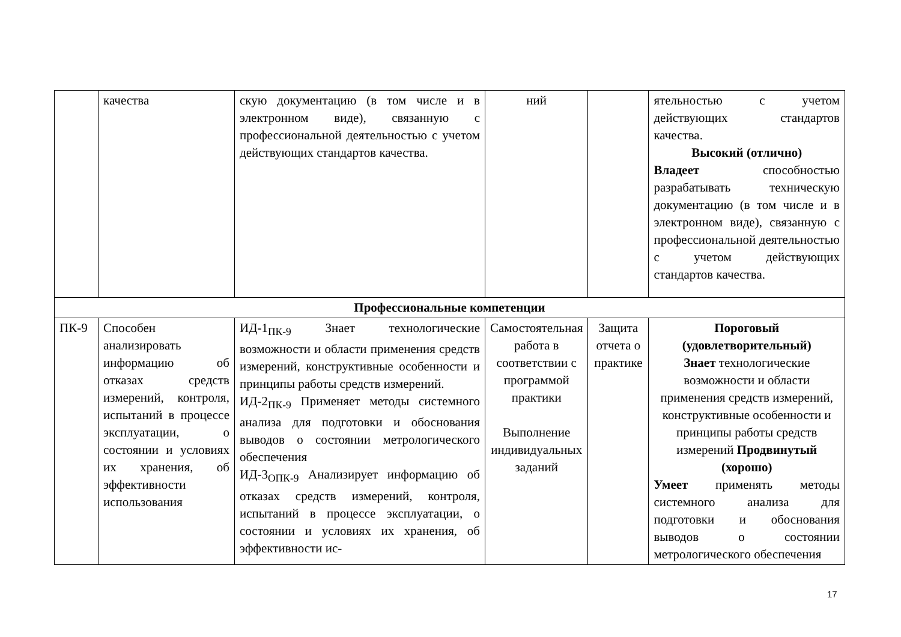| | качества | скую документацию (в том числе и в электронном виде), связанную с профессиональной деятельностью с учетом действующих стандартов качества. | ний | | ятельностью с учетом действующих стандартов качества. Высокий (отлично) Владеет способностью разрабатывать техническую документацию (в том числе и в электронном виде), связанную с профессиональной деятельностью с учетом действующих стандартов качества. |
| Профессиональные компетенции | | | | | |
| ПК-9 | Способен анализировать информацию об отказах средств измерений, контроля, испытаний в процессе эксплуатации, о состоянии и условиях их хранения, об эффективности использования | ИД-1<sub>ПК-9</sub> Знает технологические возможности и области применения средств измерений, конструктивные особенности и принципы работы средств измерений. ИД-2<sub>ПК-9</sub> Применяет методы системного анализа для подготовки и обоснования выводов о состоянии метрологического обеспечения ИД-3<sub>ОПК-9</sub> Анализирует информацию об отказах средств измерений, контроля, испытаний в процессе эксплуатации, о состоянии и условиях их хранения, об эффективности ис- | Самостоятельная работа в соответствии с программой практики Выполнение индивидуальных заданий | Защита отчета о практике | Пороговый (удовлетворительный) Знает технологические возможности и области применения средств измерений, конструктивные особенности и принципы работы средств измерений Продвинутый (хорошо) Умеет применять методы системного анализа для подготовки и обоснования выводов о состоянии метрологического обеспечения |
17